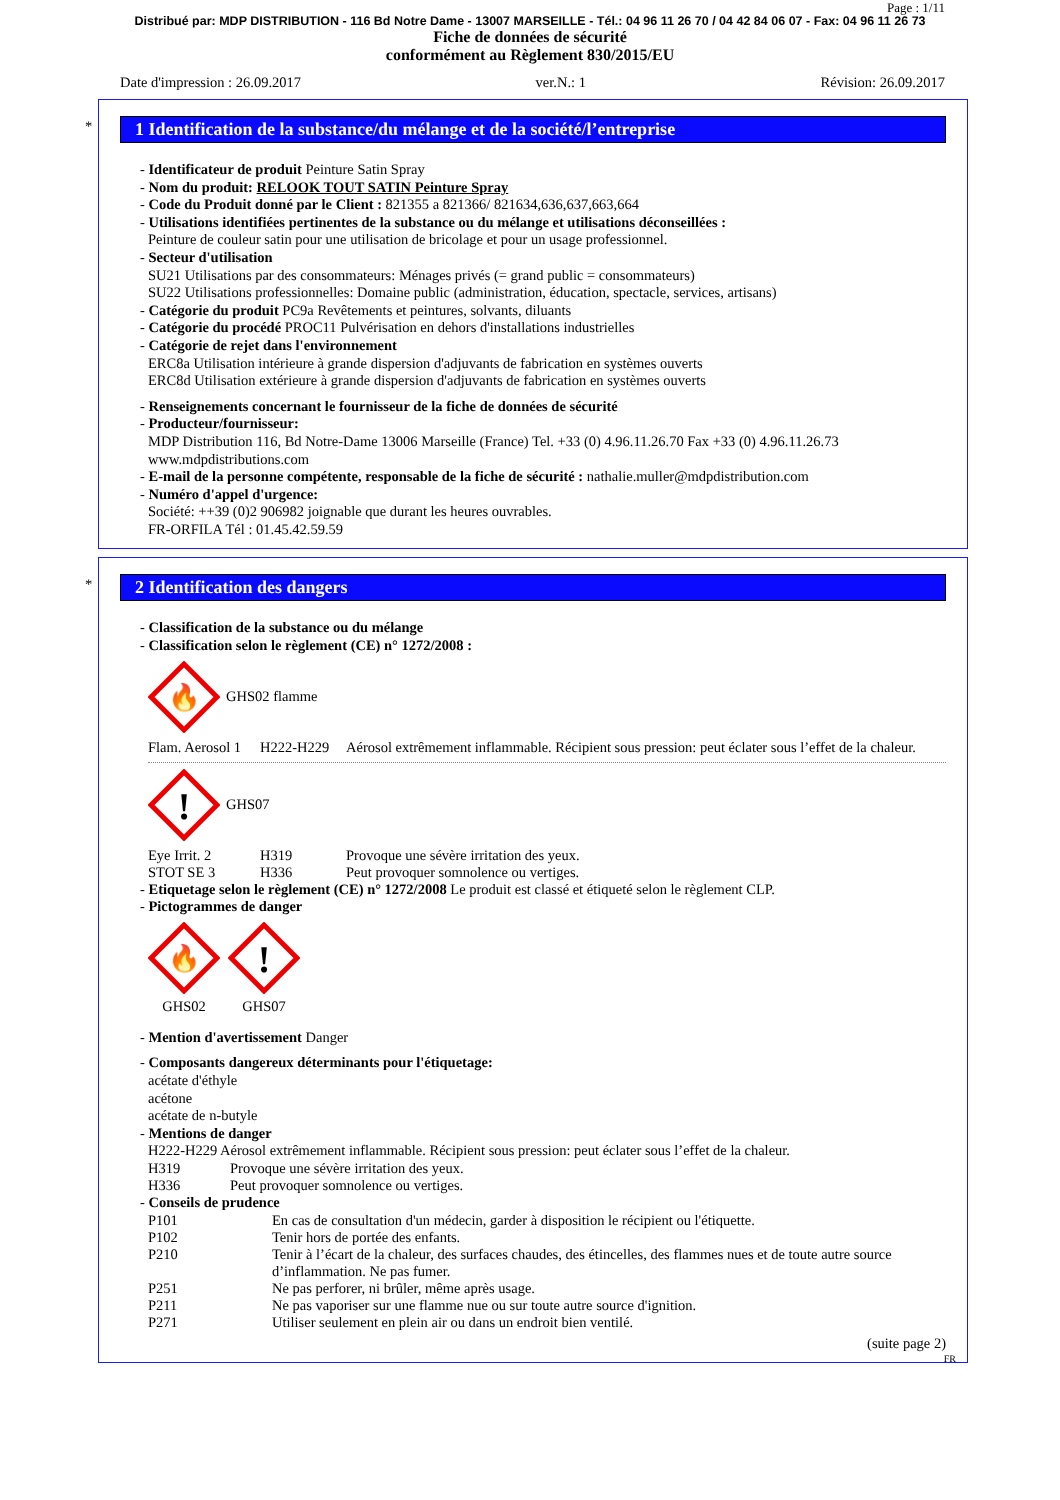Page : 1/11
Distribué par: MDP DISTRIBUTION - 116 Bd Notre Dame - 13007 MARSEILLE - Tél.: 04 96 11 26 70 / 04 42 84 06 07 - Fax: 04 96 11 26 73
Fiche de données de sécurité
conformément au Règlement 830/2015/EU
Date d'impression : 26.09.2017 ver.N.: 1 Révision: 26.09.2017
*
1 Identification de la substance/du mélange et de la société/l’entreprise
- Identificateur de produit Peinture Satin Spray
- Nom du produit: RELOOK TOUT SATIN Peinture Spray
- Code du Produit donné par le Client : 821355 a 821366/ 821634,636,637,663,664
- Utilisations identifiées pertinentes de la substance ou du mélange et utilisations déconseillées :
Peinture de couleur satin pour une utilisation de bricolage et pour un usage professionnel.
- Secteur d'utilisation
SU21 Utilisations par des consommateurs: Ménages privés (= grand public = consommateurs)
SU22 Utilisations professionnelles: Domaine public (administration, éducation, spectacle, services, artisans)
- Catégorie du produit PC9a Revêtements et peintures, solvants, diluants
- Catégorie du procédé PROC11 Pulvérisation en dehors d'installations industrielles
- Catégorie de rejet dans l'environnement
ERC8a Utilisation intérieure à grande dispersion d'adjuvants de fabrication en systèmes ouverts
ERC8d Utilisation extérieure à grande dispersion d'adjuvants de fabrication en systèmes ouverts
- Renseignements concernant le fournisseur de la fiche de données de sécurité
- Producteur/fournisseur:
MDP Distribution 116, Bd Notre-Dame 13006 Marseille (France) Tel. +33 (0) 4.96.11.26.70 Fax +33 (0) 4.96.11.26.73
www.mdpdistributions.com
- E-mail de la personne compétente, responsable de la fiche de sécurité : nathalie.muller@mdpdistribution.com
- Numéro d'appel d'urgence:
Société: ++39 (0)2 906982 joignable que durant les heures ouvrables.
FR-ORFILA Tél : 01.45.42.59.59
*
2 Identification des dangers
- Classification de la substance ou du mélange
- Classification selon le règlement (CE) n° 1272/2008 :
🔥
GHS02 flamme
Flam. Aerosol 1 H222-H229 Aérosol extrêmement inflammable. Récipient sous pression: peut éclater sous l’effet de la chaleur.
!
GHS07
Eye Irrit. 2 H319 Provoque une sévère irritation des yeux.
STOT SE 3 H336 Peut provoquer somnolence ou vertiges.
- Etiquetage selon le règlement (CE) n° 1272/2008 Le produit est classé et étiqueté selon le règlement CLP.
- Pictogrammes de danger
🔥
GHS02
!
GHS07
- Mention d'avertissement Danger
- Composants dangereux déterminants pour l'étiquetage:
acétate d'éthyle
acétone
acétate de n-butyle
- Mentions de danger
H222-H229 Aérosol extrêmement inflammable. Récipient sous pression: peut éclater sous l’effet de la chaleur.
H319 Provoque une sévère irritation des yeux.
H336 Peut provoquer somnolence ou vertiges.
- Conseils de prudence
P101 En cas de consultation d'un médecin, garder à disposition le récipient ou l'étiquette.
P102 Tenir hors de portée des enfants.
P210 Tenir à l’écart de la chaleur, des surfaces chaudes, des étincelles, des flammes nues et de toute autre source d’inflammation. Ne pas fumer.
P251 Ne pas perforer, ni brûler, même après usage.
P211 Ne pas vaporiser sur une flamme nue ou sur toute autre source d'ignition.
P271 Utiliser seulement en plein air ou dans un endroit bien ventilé.
(suite page 2)
FR